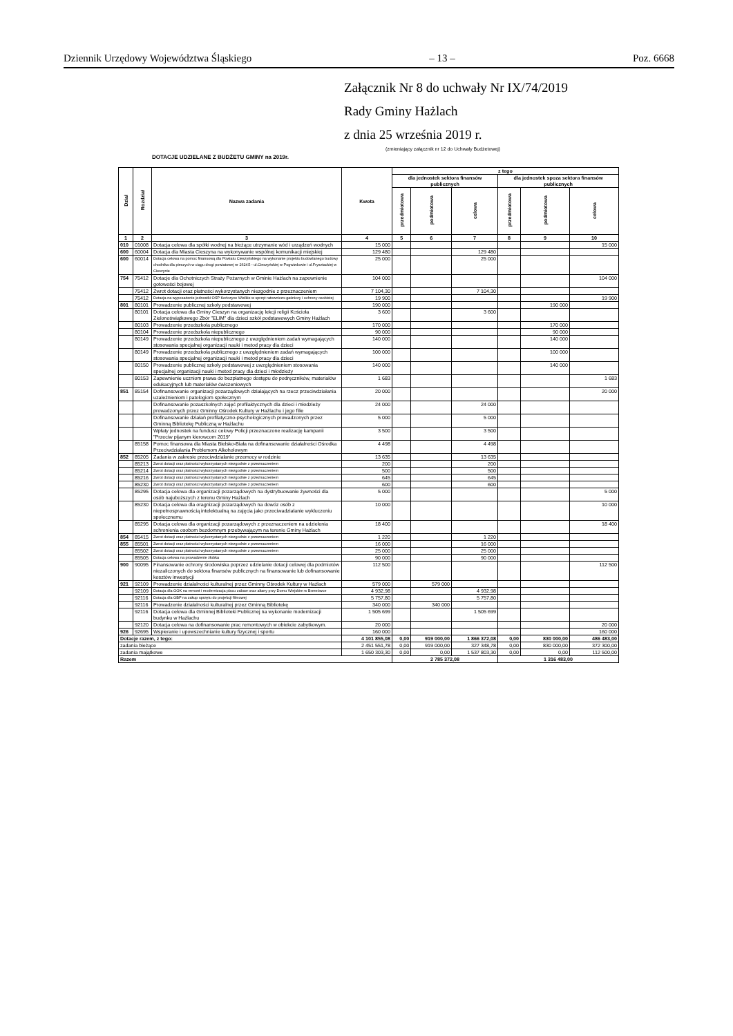Dziennik Urzędowy Województwa Śląskiego – 13 – Poz. 6668
Załącznik Nr 8 do uchwały Nr IX/74/2019
Rady Gminy Hażlach
z dnia 25 września 2019 r.
(zmieniający załącznik nr 12 do Uchwały Budżetowej)
DOTACJE UDZIELANE Z BUDŻETU GMINY na 2019r.
| Dział | Rozdział | Nazwa zadania | Kwota | z tego | | | | | |
| --- | --- | --- | --- | --- | --- | --- | --- | --- | --- |
| | | | | dla jednostek sektora finansów publicznych | | | dla jednostek spoza sektora finansów publicznych | | |
| | | | | przedmiotowa | podmiotowa | celowa | przedmiotowa | podmiotowa | celowa |
| 1 | 2 | 3 | 4 | 5 | 6 | 7 | 8 | 9 | 10 |
| 010 | 01008 | Dotacja celowa dla spółki wodnej na bieżące utrzymanie wód i urządzeń wodnych | 15 000 | | | | | | 15 000 |
| 600 | 60004 | Dotacja dla Miasta Cieszyna na wykonywanie wspólnej komunikacji miejskiej | 129 480 | | | 129 480 | | | |
| 600 | 60014 | Dotacja celowa na pomoc finansową dla Powiatu Cieszyńskiego na wykonanie projektu budowlanego budowy chodnika dla pieszych w ciągu drogi powiatowej nr 2624S - ul.Cieszyńskiej w Pogwizdowie i ul.Frysztackiej w Cieszynie | 25 000 | | | 25 000 | | | |
| 754 | 75412 | Dotacje dla Ochotniczych Straży Pożarnych w Gminie Hażlach na zapewnienie gotowości bojowej | 104 000 | | | | | | 104 000 |
| | 75412 | Zwrot dotacji oraz płatności wykorzystanych niezgodnie z przeznaczeniem | 7 104,30 | | | 7 104,30 | | | |
| | 75412 | Dotacja na wyposażenie jednostki OSP Kończyce Wielkie w sprzęt ratowniczo-gaśniczy i ochrony osobistej | 19 900 | | | | | | 19 900 |
| 801 | 80101 | Prowadzenie publicznej szkoły podstawowej | 190 000 | | | | | 190 000 | |
| | 80101 | Dotacja celowa dla Gminy Cieszyn na organizację lekcji religii Kościoła Zielonoświątkowego Zbór "ELIM" dla dzieci szkół podstawowych Gminy Hażlach | 3 600 | | | 3 600 | | | |
| | 80103 | Prowadzenie przedszkola publicznego | 170 000 | | | | | 170 000 | |
| | 80104 | Prowadzenie przedszkola niepublicznego | 90 000 | | | | | 90 000 | |
| | 80149 | Prowadzenie przedszkola niepublicznego z uwzględnieniem zadań wymagających stosowania specjalnej organizacji nauki i metod pracy dla dzieci | 140 000 | | | | | 140 000 | |
| | 80149 | Prowadzenie przedszkola publicznego z uwzględnieniem zadań wymagających stosowania specjalnej organizacji nauki i metod pracy dla dzieci | 100 000 | | | | | 100 000 | |
| | 80150 | Prowadzenie publicznej szkoły podstawowej z uwzględnieniem stosowania specjalnej organizacji nauki i metod pracy dla dzieci i młodzieży | 140 000 | | | | | 140 000 | |
| | 80153 | Zapewnienie uczniom prawa do bezpłatnego dostępu do podręczników, materiałów edukacyjnych lub materiałów ćwiczeniowych | 1 683 | | | | | | 1 683 |
| 851 | 85154 | Dofinansowanie organizacji pozarządowych działających na rzecz przeciwdziałania uzależnieniom i patologiom społecznym | 20 000 | | | | | | 20 000 |
| | | Dofinansowanie pozaszkolnych zajęć profilaktycznych dla dzieci i młodzieży prowadzonych przez Gminny Ośrodek Kultury w Hażlachu i jego filie | 24 000 | | | 24 000 | | | |
| | | Dofinansowanie działań profilatyczno-psychologicznych prowadzonych przez Gminną Bibliotekę Publiczną w Hażlachu | 5 000 | | | 5 000 | | | |
| | | Wpłaty jednostek na fundusz celowy Policji przeznaczone realizację kampanii "Przeciw pijanym kierowcom 2019" | 3 500 | | | 3 500 | | | |
| | 85158 | Pomoc finansowa dla Miasta Bielsko-Biała na dofinansowanie działalności Ośrodka Przeciwdziałania Problemom Alkoholowym | 4 498 | | | 4 498 | | | |
| 852 | 85205 | Zadania w zakresie przeciwdziałanie przemocy w rodzinie | 13 635 | | | 13 635 | | | |
| | 85213 | Zwrot dotacji oraz płatności wykorzystanych niezgodnie z przeznaczeniem | 200 | | | 200 | | | |
| | 85214 | Zwrot dotacji oraz płatności wykorzystanych niezgodnie z przeznaczeniem | 500 | | | 500 | | | |
| | 85216 | Zwrot dotacji oraz płatności wykorzystanych niezgodnie z przeznaczeniem | 645 | | | 645 | | | |
| | 85230 | Zwrot dotacji oraz płatności wykorzystanych niezgodnie z przeznaczeniem | 600 | | | 600 | | | |
| | 85295 | Dotacja celowa dla organizacji pozarządowych na dystrybuowanie żywności dla osób najuboższych z terenu Gminy Hażlach | 5 000 | | | | | | 5 000 |
| | 85230 | Dotacja celowa dla oragnizacji pozarządowych na dowóz osób z niepełnosprawnością intelektualną na zajęcia jako przeciwadziałanie wykluczeniu społecznemu | 10 000 | | | | | | 10 000 |
| | 85295 | Dotacja celowa dla organizacji pozarządowych z przeznaczeniem na udzielenia schronienia osobom bezdomnym przebywającym na terenie Gminy Hażlach | 18 400 | | | | | | 18 400 |
| 854 | 85415 | Zwrot dotacji oraz płatności wykorzystanych niezgodnie z przeznaczeniem | 1 220 | | | 1 220 | | | |
| 855 | 85501 | Zwrot dotacji oraz płatności wykorzystanych niezgodnie z przeznaczeniem | 16 000 | | | 16 000 | | | |
| | 85502 | Zwrot dotacji oraz płatności wykorzystanych niezgodnie z przeznaczeniem | 25 000 | | | 25 000 | | | |
| | 85505 | Dotacja celowa na prowadzenie żłobka | 90 000 | | | 90 000 | | | |
| 900 | 90095 | Finansowanie ochrony środowiska poprzez udzielanie dotacji celowej dla podmiotów niezaliczonych do sektora finansów publicznych na finansowanie lub dofinansowanie kosztów inwestycji | 112 500 | | | | | | 112 500 |
| 921 | 92109 | Prowadzenie działalności kulturalnej przez Gminny Ośrodek Kultury w Hażlach | 579 000 | | 579 000 | | | | |
| | 92109 | Dotacja dla GOK na remont i modernizacja placu zabaw oraz altany przy Domu Wiejskim w Brzezówce | 4 932,98 | | | 4 932,98 | | | |
| | 92116 | Dotacja dla GBP na zakup sprzętu do projekcji filmowej | 5 757,80 | | | 5 757,80 | | | |
| | 92116 | Prowadzenie działalności kulturalnej przez Gminną Bibliotekę | 340 000 | | 340 000 | | | | |
| | 92116 | Dotacja celowa dla Gminnej Biblioteki Publicznej na wykonanie modernizacji budynku w Hażlachu | 1 505 699 | | | 1 505 699 | | | |
| | 92120 | Dotacja celowa na dofinansowanie prac remontowych w obiekcie zabytkowym. | 20 000 | | | | | | 20 000 |
| 926 | 92695 | Wspieranie i upowszechnianie kultury fizycznej i sportu | 160 000 | | | | | | 160 000 |
| Dotacje razem, z tego: | | | 4 101 855,08 | 0,00 | 919 000,00 | 1 866 372,08 | 0,00 | 830 000,00 | 486 483,00 |
| zadania bieżące | | | 2 451 551,78 | 0,00 | 919 000,00 | 327 348,78 | 0,00 | 830 000,00 | 372 300,00 |
| zadania majątkowe | | | 1 650 303,30 | 0,00 | 0,00 | 1 537 803,30 | 0,00 | 0,00 | 112 500,00 |
| Razem | | | | 2 785 372,08 | | | 1 316 483,00 | | |